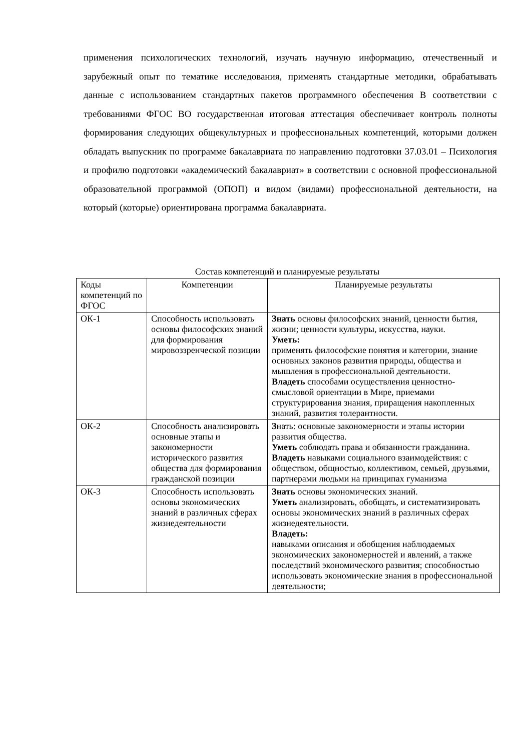применения психологических технологий, изучать научную информацию, отечественный и зарубежный опыт по тематике исследования, применять стандартные методики, обрабатывать данные с использованием стандартных пакетов программного обеспечения В соответствии с требованиями ФГОС ВО государственная итоговая аттестация обеспечивает контроль полноты формирования следующих общекультурных и профессиональных компетенций, которыми должен обладать выпускник по программе бакалавриата по направлению подготовки 37.03.01 – Психология и профилю подготовки «академический бакалавриат» в соответствии с основной профессиональной образовательной программой (ОПОП) и видом (видами) профессиональной деятельности, на который (которые) ориентирована программа бакалавриата.
Состав компетенций и планируемые результаты
| Коды компетенций по ФГОС | Компетенции | Планируемые результаты |
| --- | --- | --- |
| ОК-1 | Способность использовать основы философских знаний для формирования мировоззренческой позиции | Знать основы философских знаний, ценности бытия, жизни; ценности культуры, искусства, науки. Уметь: применять философские понятия и категории, знание основных законов развития природы, общества и мышления в профессиональной деятельности. Владеть способами осуществления ценностно-смысловой ориентации в Мире, приемами структурирования знания, приращения накопленных знаний, развития толерантности. |
| ОК-2 | Способность анализировать основные этапы и закономерности исторического развития общества для формирования гражданской позиции | З нать: основные закономерности и этапы истории развития общества. Уметь соблюдать права и обязанности гражданина. Владеть навыками социального взаимодействия: с обществом, общностью, коллективом, семьей, друзьями, партнерами людьми на принципах гуманизма |
| ОК-3 | Способность использовать основы экономических знаний в различных сферах жизнедеятельности | Знать основы экономических знаний. Уметь анализировать, обобщать, и систематизировать основы экономических знаний в различных сферах жизнедеятельности. Владеть: навыками описания и обобщения наблюдаемых экономических закономерностей и явлений, а также последствий экономического развития; способностью использовать экономические знания в профессиональной деятельности; |